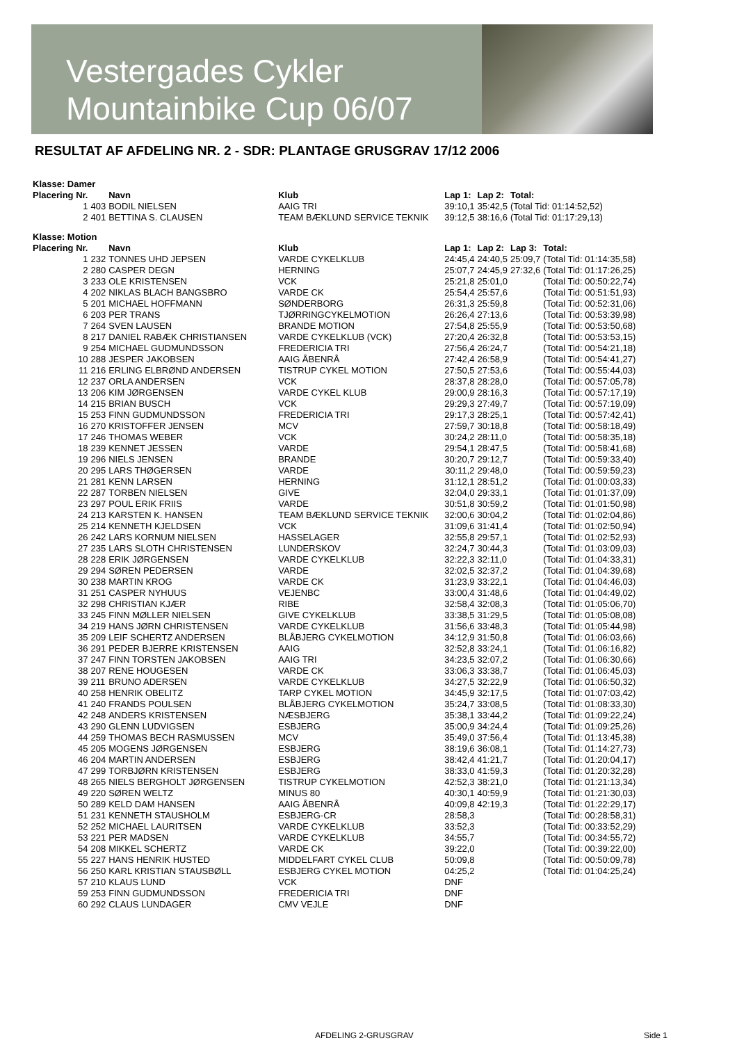Vestergades Cykler
Mountainbike Cup 06/07
RESULTAT AF AFDELING NR. 2 - SDR: PLANTAGE GRUSGRAV 17/12 2006
| Klasse: Damer | | | | | | | |
| Placering Nr. | | Navn | Klub | Lap 1: | Lap 2: | Total: | |
| 1 | 403 | BODIL NIELSEN | AAIG TRI | 39:10,1 | 35:42,5 | (Total Tid: 01:14:52,52) | |
| 2 | 401 | BETTINA S. CLAUSEN | TEAM BÆKLUND SERVICE TEKNIK | 39:12,5 | 38:16,6 | (Total Tid: 01:17:29,13) | |
| Klasse: Motion | | | | | | | |
| Placering Nr. | | Navn | Klub | Lap 1: | Lap 2: | Lap 3: | Total: |
| 1 | 232 | TONNES UHD JEPSEN | VARDE CYKELKLUB | 24:45,4 | 24:40,5 | 25:09,7 | (Total Tid: 01:14:35,58) |
| 2 | 280 | CASPER DEGN | HERNING | 25:07,7 | 24:45,9 | 27:32,6 | (Total Tid: 01:17:26,25) |
| 3 | 233 | OLE KRISTENSEN | VCK | 25:21,8 | 25:01,0 | | (Total Tid: 00:50:22,74) |
| 4 | 202 | NIKLAS BLACH BANGSBRO | VARDE CK | 25:54,4 | 25:57,6 | | (Total Tid: 00:51:51,93) |
| 5 | 201 | MICHAEL HOFFMANN | SØNDERBORG | 26:31,3 | 25:59,8 | | (Total Tid: 00:52:31,06) |
| 6 | 203 | PER TRANS | TJØRRINGCYKELMOTION | 26:26,4 | 27:13,6 | | (Total Tid: 00:53:39,98) |
| 7 | 264 | SVEN LAUSEN | BRANDE MOTION | 27:54,8 | 25:55,9 | | (Total Tid: 00:53:50,68) |
| 8 | 217 | DANIEL RABÆK CHRISTIANSEN | VARDE CYKELKLUB (VCK) | 27:20,4 | 26:32,8 | | (Total Tid: 00:53:53,15) |
| 9 | 254 | MICHAEL GUDMUNDSSON | FREDERICIA TRI | 27:56,4 | 26:24,7 | | (Total Tid: 00:54:21,18) |
| 10 | 288 | JESPER JAKOBSEN | AAIG ÅBENRÅ | 27:42,4 | 26:58,9 | | (Total Tid: 00:54:41,27) |
| 11 | 216 | ERLING ELBRØND ANDERSEN | TISTRUP CYKEL MOTION | 27:50,5 | 27:53,6 | | (Total Tid: 00:55:44,03) |
| 12 | 237 | ORLA ANDERSEN | VCK | 28:37,8 | 28:28,0 | | (Total Tid: 00:57:05,78) |
| 13 | 206 | KIM JØRGENSEN | VARDE CYKEL KLUB | 29:00,9 | 28:16,3 | | (Total Tid: 00:57:17,19) |
| 14 | 215 | BRIAN BUSCH | VCK | 29:29,3 | 27:49,7 | | (Total Tid: 00:57:19,09) |
| 15 | 253 | FINN GUDMUNDSSON | FREDERICIA TRI | 29:17,3 | 28:25,1 | | (Total Tid: 00:57:42,41) |
| 16 | 270 | KRISTOFFER JENSEN | MCV | 27:59,7 | 30:18,8 | | (Total Tid: 00:58:18,49) |
| 17 | 246 | THOMAS WEBER | VCK | 30:24,2 | 28:11,0 | | (Total Tid: 00:58:35,18) |
| 18 | 239 | KENNET JESSEN | VARDE | 29:54,1 | 28:47,5 | | (Total Tid: 00:58:41,68) |
| 19 | 296 | NIELS JENSEN | BRANDE | 30:20,7 | 29:12,7 | | (Total Tid: 00:59:33,40) |
| 20 | 295 | LARS THØGERSEN | VARDE | 30:11,2 | 29:48,0 | | (Total Tid: 00:59:59,23) |
| 21 | 281 | KENN LARSEN | HERNING | 31:12,1 | 28:51,2 | | (Total Tid: 01:00:03,33) |
| 22 | 287 | TORBEN NIELSEN | GIVE | 32:04,0 | 29:33,1 | | (Total Tid: 01:01:37,09) |
| 23 | 297 | POUL ERIK FRIIS | VARDE | 30:51,8 | 30:59,2 | | (Total Tid: 01:01:50,98) |
| 24 | 213 | KARSTEN K. HANSEN | TEAM BÆKLUND SERVICE TEKNIK | 32:00,6 | 30:04,2 | | (Total Tid: 01:02:04,86) |
| 25 | 214 | KENNETH KJELDSEN | VCK | 31:09,6 | 31:41,4 | | (Total Tid: 01:02:50,94) |
| 26 | 242 | LARS KORNUM NIELSEN | HASSELAGER | 32:55,8 | 29:57,1 | | (Total Tid: 01:02:52,93) |
| 27 | 235 | LARS SLOTH CHRISTENSEN | LUNDERSKOV | 32:24,7 | 30:44,3 | | (Total Tid: 01:03:09,03) |
| 28 | 228 | ERIK JØRGENSEN | VARDE CYKELKLUB | 32:22,3 | 32:11,0 | | (Total Tid: 01:04:33,31) |
| 29 | 294 | SØREN PEDERSEN | VARDE | 32:02,5 | 32:37,2 | | (Total Tid: 01:04:39,68) |
| 30 | 238 | MARTIN KROG | VARDE CK | 31:23,9 | 33:22,1 | | (Total Tid: 01:04:46,03) |
| 31 | 251 | CASPER NYHUUS | VEJENBC | 33:00,4 | 31:48,6 | | (Total Tid: 01:04:49,02) |
| 32 | 298 | CHRISTIAN KJÆR | RIBE | 32:58,4 | 32:08,3 | | (Total Tid: 01:05:06,70) |
| 33 | 245 | FINN MØLLER NIELSEN | GIVE CYKELKLUB | 33:38,5 | 31:29,5 | | (Total Tid: 01:05:08,08) |
| 34 | 219 | HANS JØRN CHRISTENSEN | VARDE CYKELKLUB | 31:56,6 | 33:48,3 | | (Total Tid: 01:05:44,98) |
| 35 | 209 | LEIF SCHERTZ ANDERSEN | BLÅBJERG CYKELMOTION | 34:12,9 | 31:50,8 | | (Total Tid: 01:06:03,66) |
| 36 | 291 | PEDER BJERRE KRISTENSEN | AAIG | 32:52,8 | 33:24,1 | | (Total Tid: 01:06:16,82) |
| 37 | 247 | FINN TORSTEN JAKOBSEN | AAIG TRI | 34:23,5 | 32:07,2 | | (Total Tid: 01:06:30,66) |
| 38 | 207 | RENE HOUGESEN | VARDE CK | 33:06,3 | 33:38,7 | | (Total Tid: 01:06:45,03) |
| 39 | 211 | BRUNO ADERSEN | VARDE CYKELKLUB | 34:27,5 | 32:22,9 | | (Total Tid: 01:06:50,32) |
| 40 | 258 | HENRIK OBELITZ | TARP CYKEL MOTION | 34:45,9 | 32:17,5 | | (Total Tid: 01:07:03,42) |
| 41 | 240 | FRANDS POULSEN | BLÅBJERG CYKELMOTION | 35:24,7 | 33:08,5 | | (Total Tid: 01:08:33,30) |
| 42 | 248 | ANDERS KRISTENSEN | NÆSBJERG | 35:38,1 | 33:44,2 | | (Total Tid: 01:09:22,24) |
| 43 | 290 | GLENN LUDVIGSEN | ESBJERG | 35:00,9 | 34:24,4 | | (Total Tid: 01:09:25,26) |
| 44 | 259 | THOMAS BECH RASMUSSEN | MCV | 35:49,0 | 37:56,4 | | (Total Tid: 01:13:45,38) |
| 45 | 205 | MOGENS JØRGENSEN | ESBJERG | 38:19,6 | 36:08,1 | | (Total Tid: 01:14:27,73) |
| 46 | 204 | MARTIN ANDERSEN | ESBJERG | 38:42,4 | 41:21,7 | | (Total Tid: 01:20:04,17) |
| 47 | 299 | TORBJØRN KRISTENSEN | ESBJERG | 38:33,0 | 41:59,3 | | (Total Tid: 01:20:32,28) |
| 48 | 265 | NIELS BERGHOLT JØRGENSEN | TISTRUP CYKELMOTION | 42:52,3 | 38:21,0 | | (Total Tid: 01:21:13,34) |
| 49 | 220 | SØREN WELTZ | MINUS 80 | 40:30,1 | 40:59,9 | | (Total Tid: 01:21:30,03) |
| 50 | 289 | KELD DAM HANSEN | AAIG ÅBENRÅ | 40:09,8 | 42:19,3 | | (Total Tid: 01:22:29,17) |
| 51 | 231 | KENNETH STAUSHOLM | ESBJERG-CR | 28:58,3 | | | (Total Tid: 00:28:58,31) |
| 52 | 252 | MICHAEL LAURITSEN | VARDE CYKELKLUB | 33:52,3 | | | (Total Tid: 00:33:52,29) |
| 53 | 221 | PER MADSEN | VARDE CYKELKLUB | 34:55,7 | | | (Total Tid: 00:34:55,72) |
| 54 | 208 | MIKKEL SCHERTZ | VARDE CK | 39:22,0 | | | (Total Tid: 00:39:22,00) |
| 55 | 227 | HANS HENRIK HUSTED | MIDDELFART CYKEL CLUB | 50:09,8 | | | (Total Tid: 00:50:09,78) |
| 56 | 250 | KARL KRISTIAN STAUSBØLL | ESBJERG CYKEL MOTION | 04:25,2 | | | (Total Tid: 01:04:25,24) |
| 57 | 210 | KLAUS LUND | VCK | DNF | | | |
| 59 | 253 | FINN GUDMUNDSSON | FREDERICIA TRI | DNF | | | |
| 60 | 292 | CLAUS LUNDAGER | CMV VEJLE | DNF | | | |
AFDELING 2-GRUSGRAV Side 1